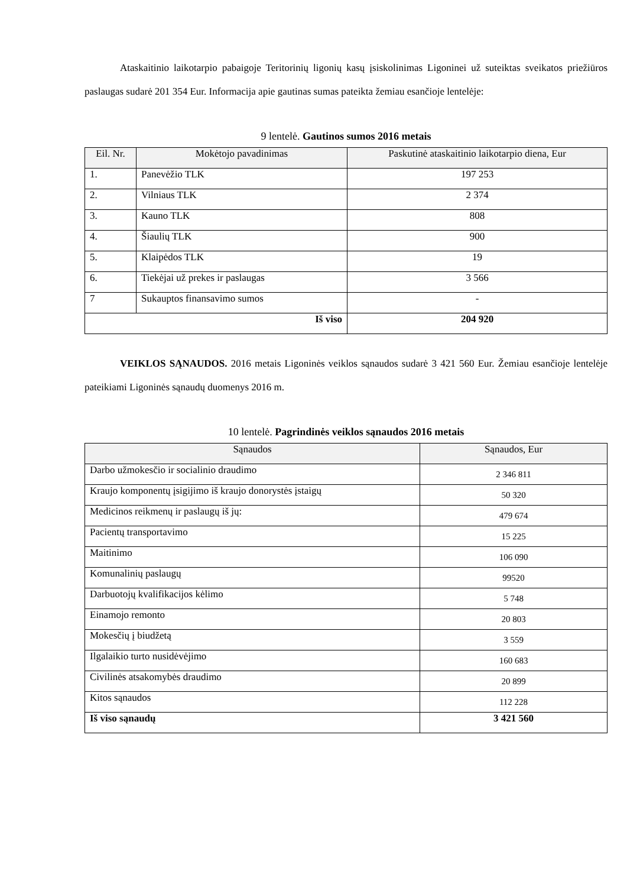Ataskaitinio laikotarpio pabaigoje Teritorinių ligonių kasų įsiskolinimas Ligoninei už suteiktas sveikatos priežiūros paslaugas sudarė 201 354 Eur. Informacija apie gautinas sumas pateikta žemiau esančioje lentelėje:
9 lentelė. Gautinos sumos 2016 metais
| Eil. Nr. | Mokėtojo pavadinimas | Paskutinė ataskaitinio laikotarpio diena, Eur |
| --- | --- | --- |
| 1. | Panevėžio TLK | 197 253 |
| 2. | Vilniaus TLK | 2 374 |
| 3. | Kauno TLK | 808 |
| 4. | Šiaulių TLK | 900 |
| 5. | Klaipėdos TLK | 19 |
| 6. | Tiekėjai už prekes ir paslaugas | 3 566 |
| 7 | Sukauptos finansavimo sumos | - |
| Iš viso | | 204 920 |
VEIKLOS SĄNAUDOS. 2016 metais Ligoninės veiklos sąnaudos sudarė 3 421 560 Eur. Žemiau esančioje lentelėje pateikiami Ligoninės sąnaudų duomenys 2016 m.
10 lentelė. Pagrindinės veiklos sąnaudos 2016 metais
| Sąnaudos | Sąnaudos, Eur |
| --- | --- |
| Darbo užmokesčio ir socialinio draudimo | 2 346 811 |
| Kraujo komponentų įsigijimo iš kraujo donorystės įstaigų | 50 320 |
| Medicinos reikmenų ir paslaugų iš jų: | 479 674 |
| Pacientų transportavimo | 15 225 |
| Maitinimo | 106 090 |
| Komunalinių paslaugų | 99520 |
| Darbuotojų kvalifikacijos kėlimo | 5 748 |
| Einamojo remonto | 20 803 |
| Mokesčių į biudžetą | 3 559 |
| Ilgalaikio turto nusidėvėjimo | 160 683 |
| Civilinės atsakomybės draudimo | 20 899 |
| Kitos sąnaudos | 112 228 |
| Iš viso sąnaudų | 3 421 560 |